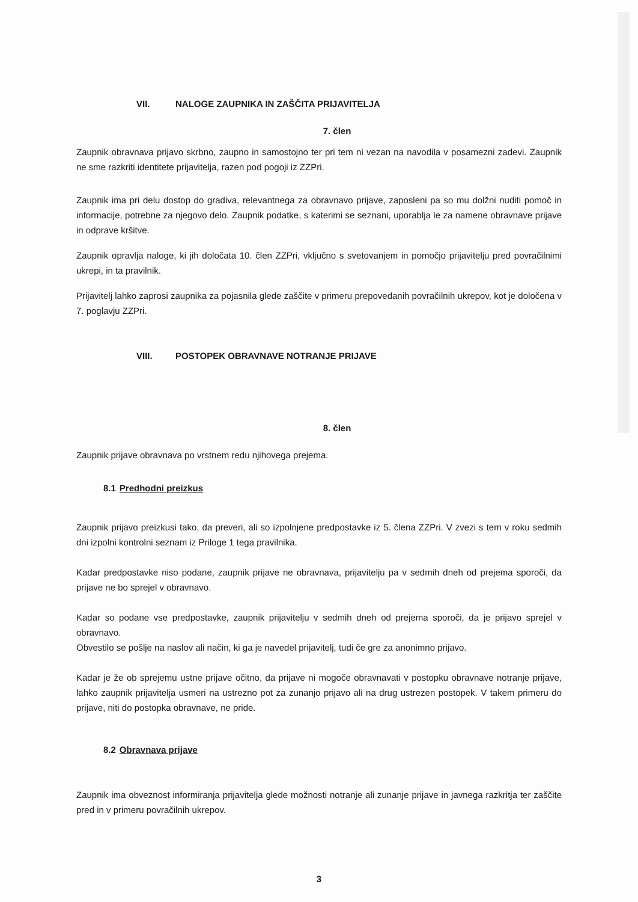VII. NALOGE ZAUPNIKA IN ZAŠČITA PRIJAVITELJA
7. člen
Zaupnik obravnava prijavo skrbno, zaupno in samostojno ter pri tem ni vezan na navodila v posamezni zadevi. Zaupnik ne sme razkriti identitete prijavitelja, razen pod pogoji iz ZZPri.
Zaupnik ima pri delu dostop do gradiva, relevantnega za obravnavo prijave, zaposleni pa so mu dolžni nuditi pomoč in informacije, potrebne za njegovo delo. Zaupnik podatke, s katerimi se seznani, uporablja le za namene obravnave prijave in odprave kršitve.
Zaupnik opravlja naloge, ki jih določata 10. člen ZZPri, vključno s svetovanjem in pomočjo prijavitelju pred povračilnimi ukrepi, in ta pravilnik.
Prijavitelj lahko zaprosi zaupnika za pojasnila glede zaščite v primeru prepovedanih povračilnih ukrepov, kot je določena v 7. poglavju ZZPri.
VIII. POSTOPEK OBRAVNAVE NOTRANJE PRIJAVE
8. člen
Zaupnik prijave obravnava po vrstnem redu njihovega prejema.
8.1 Predhodni preizkus
Zaupnik prijavo preizkusi tako, da preveri, ali so izpolnjene predpostavke iz 5. člena ZZPri. V zvezi s tem v roku sedmih dni izpolni kontrolni seznam iz Priloge 1 tega pravilnika.
Kadar predpostavke niso podane, zaupnik prijave ne obravnava, prijavitelju pa v sedmih dneh od prejema sporoči, da prijave ne bo sprejel v obravnavo.
Kadar so podane vse predpostavke, zaupnik prijavitelju v sedmih dneh od prejema sporoči, da je prijavo sprejel v obravnavo.
Obvestilo se pošlje na naslov ali način, ki ga je navedel prijavitelj, tudi če gre za anonimno prijavo.
Kadar je že ob sprejemu ustne prijave očitno, da prijave ni mogoče obravnavati v postopku obravnave notranje prijave, lahko zaupnik prijavitelja usmeri na ustrezno pot za zunanjo prijavo ali na drug ustrezen postopek. V takem primeru do prijave, niti do postopka obravnave, ne pride.
8.2 Obravnava prijave
Zaupnik ima obveznost informiranja prijavitelja glede možnosti notranje ali zunanje prijave in javnega razkritja ter zaščite pred in v primeru povračilnih ukrepov.
3